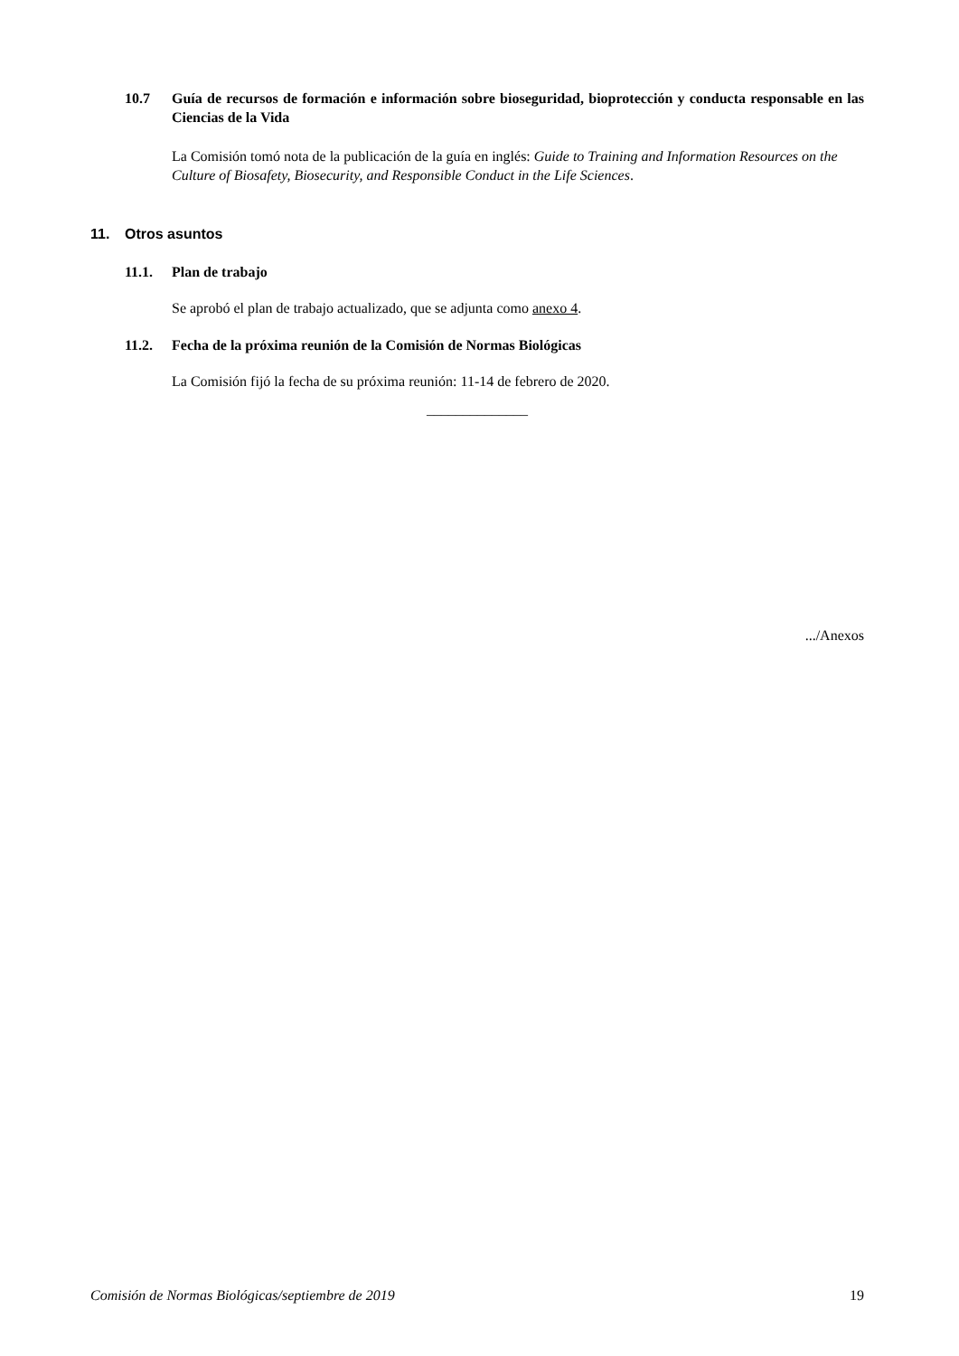10.7 Guía de recursos de formación e información sobre bioseguridad, bioprotección y conducta responsable en las Ciencias de la Vida
La Comisión tomó nota de la publicación de la guía en inglés: Guide to Training and Information Resources on the Culture of Biosafety, Biosecurity, and Responsible Conduct in the Life Sciences.
11. Otros asuntos
11.1. Plan de trabajo
Se aprobó el plan de trabajo actualizado, que se adjunta como anexo 4.
11.2. Fecha de la próxima reunión de la Comisión de Normas Biológicas
La Comisión fijó la fecha de su próxima reunión: 11-14 de febrero de 2020.
______________
.../Anexos
Comisión de Normas Biológicas/septiembre de 2019 19